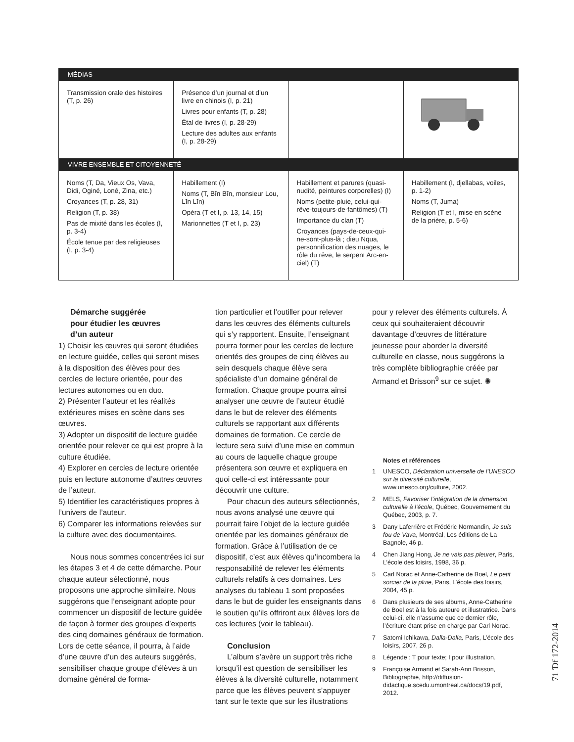| MÉDIAS | | | |
| Transmission orale des histoires (T, p. 26) | Présence d’un journal et d’un livre en chinois (I, p. 21) Livres pour enfants (T, p. 28) Étal de livres (I, p. 28-29) Lecture des adultes aux enfants (I, p. 28-29) | | |
| VIVRE ENSEMBLE ET CITOYENNETÉ | | | |
| Noms (T, Da, Vieux Os, Vava, Didi, Oginé, Loné, Zina, etc.) Croyances (T, p. 28, 31) Religion (T, p. 38) Pas de mixité dans les écoles (I, p. 3-4) École tenue par des religieuses (I, p. 3-4) | Habillement (I) Noms (T, Bĭn Bĭn, monsieur Lou, Lĭn Lĭn) Opéra (T et I, p. 13, 14, 15) Marionnettes (T et I, p. 23) | Habillement et parures (quasi-nudité, peintures corporelles) (I) Noms (petite-pluie, celui-qui-rêve-toujours-de-fantômes) (T) Importance du clan (T) Croyances (pays-de-ceux-qui-ne-sont-plus-là ; dieu Nqua, personnification des nuages, le rôle du rêve, le serpent Arc-en-ciel) (T) | Habillement (I, djellabas, voiles, p. 1-2) Noms (T, Juma) Religion (T et I, mise en scène de la prière, p. 5-6) |
Démarche suggérée
pour étudier les œuvres
d’un auteur
1) Choisir les œuvres qui seront étudiées en lecture guidée, celles qui seront mises à la disposition des élèves pour des cercles de lecture orientée, pour des lectures autonomes ou en duo.
2) Présenter l’auteur et les réalités extérieures mises en scène dans ses œuvres.
3) Adopter un dispositif de lecture guidée orientée pour relever ce qui est propre à la culture étudiée.
4) Explorer en cercles de lecture orientée puis en lecture autonome d’autres œuvres de l’auteur.
5) Identifier les caractéristiques propres à l’univers de l’auteur.
6) Comparer les informations relevées sur la culture avec des documentaires.
Nous nous sommes concentrées ici sur les étapes 3 et 4 de cette démarche. Pour chaque auteur sélectionné, nous proposons une approche similaire. Nous suggérons que l’enseignant adopte pour commencer un dispositif de lecture guidée de façon à former des groupes d’experts des cinq domaines généraux de formation. Lors de cette séance, il pourra, à l’aide d’une œuvre d’un des auteurs suggérés, sensibiliser chaque groupe d’élèves à un domaine général de forma-
tion particulier et l’outiller pour relever dans les œuvres des éléments culturels qui s’y rapportent. Ensuite, l’enseignant pourra former pour les cercles de lecture orientés des groupes de cinq élèves au sein desquels chaque élève sera spécialiste d’un domaine général de formation. Chaque groupe pourra ainsi analyser une œuvre de l’auteur étudié dans le but de relever des éléments culturels se rapportant aux différents domaines de formation. Ce cercle de lecture sera suivi d’une mise en commun au cours de laquelle chaque groupe présentera son œuvre et expliquera en quoi celle-ci est intéressante pour découvrir une culture.
Pour chacun des auteurs sélectionnés, nous avons analysé une œuvre qui pourrait faire l’objet de la lecture guidée orientée par les domaines généraux de formation. Grâce à l’utilisation de ce dispositif, c’est aux élèves qu’incombera la responsabilité de relever les éléments culturels relatifs à ces domaines. Les analyses du tableau 1 sont proposées dans le but de guider les enseignants dans le soutien qu’ils offriront aux élèves lors de ces lectures (voir le tableau).
Conclusion
L’album s’avère un support très riche lorsqu’il est question de sensibiliser les élèves à la diversité culturelle, notamment parce que les élèves peuvent s’appuyer tant sur le texte que sur les illustrations
pour y relever des éléments culturels. À ceux qui souhaiteraient découvrir davantage d’œuvres de littérature jeunesse pour aborder la diversité culturelle en classe, nous suggérons la très complète bibliographie créée par Armand et Brisson<sup>9</sup> sur ce sujet. ✺
Notes et références
1 UNESCO, Déclaration universelle de l’UNESCO sur la diversité culturelle, www.unesco.org/culture, 2002.
2 MELS, Favoriser l’intégration de la dimension culturelle à l’école, Québec, Gouvernement du Québec, 2003, p. 7.
3 Dany Laferrière et Frédéric Normandin, Je suis fou de Vava, Montréal, Les éditions de La Bagnole, 46 p.
4 Chen Jiang Hong, Je ne vais pas pleurer, Paris, L’école des loisirs, 1998, 36 p.
5 Carl Norac et Anne-Catherine de Boel, Le petit sorcier de la pluie, Paris, L’école des loisirs, 2004, 45 p.
6 Dans plusieurs de ses albums, Anne-Catherine de Boel est à la fois auteure et illustratrice. Dans celui-ci, elle n’assume que ce dernier rôle, l’écriture étant prise en charge par Carl Norac.
7 Satomi Ichikawa, Dalla-Dalla, Paris, L’école des loisirs, 2007, 26 p.
8 Légende : T pour texte; I pour illustration.
9 Françoise Armand et Sarah-Ann Brisson, Bibliographie, http://diffusion-didactique.scedu.umontreal.ca/docs/19.pdf, 2012.
71 Ɗf 172-2014